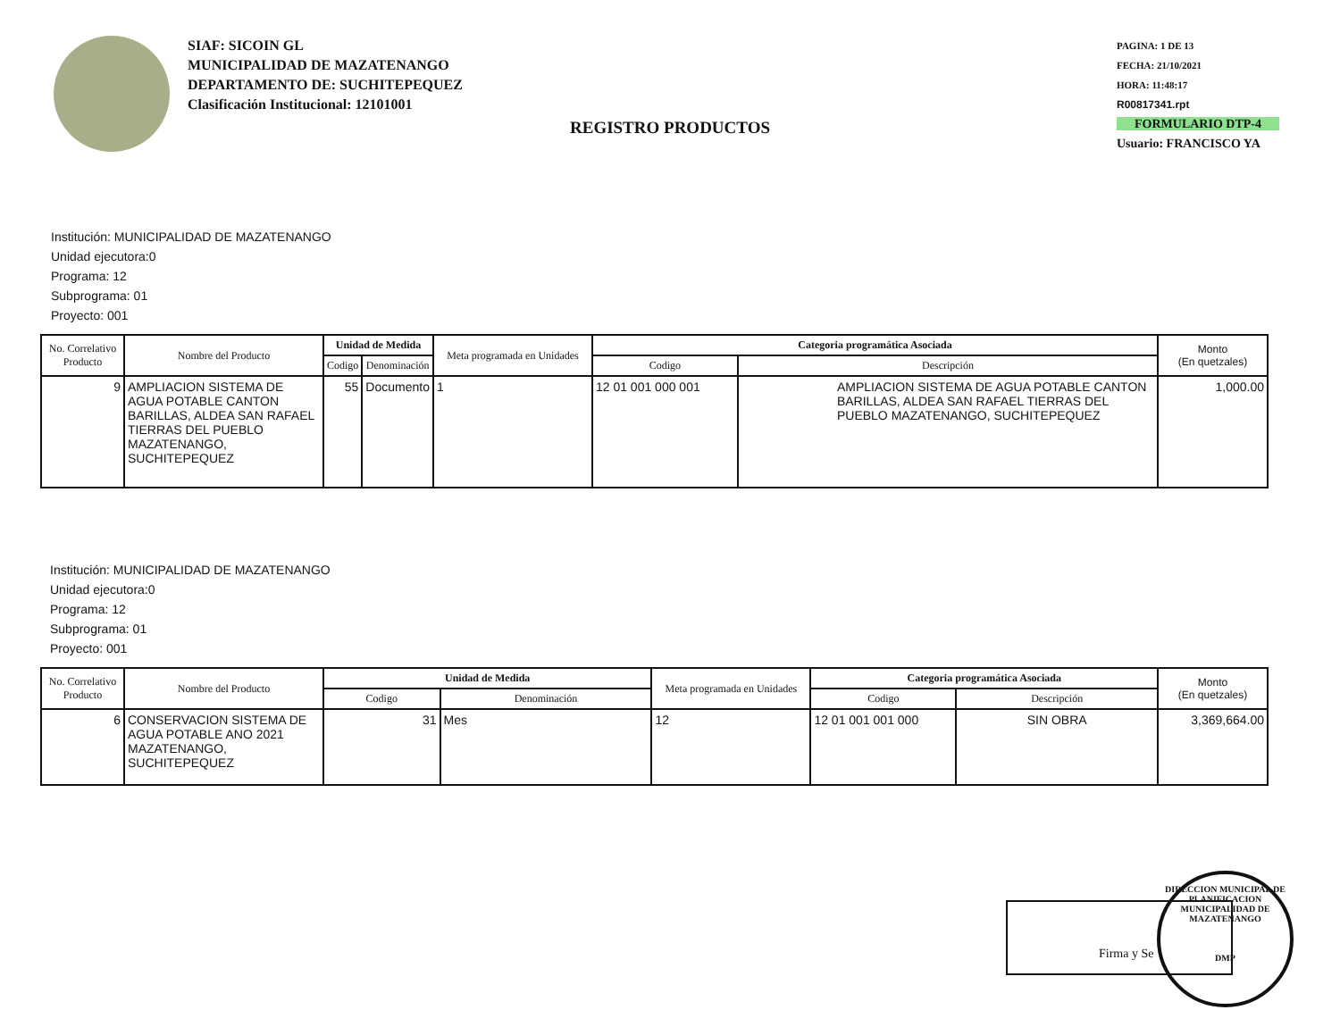SIAF: SICOIN GL
MUNICIPALIDAD DE MAZATENANGO
DEPARTAMENTO DE: SUCHITEPEQUEZ
Clasificación Institucional: 12101001
PAGINA: 1 DE 13
FECHA: 21/10/2021
HORA: 11:48:17
R00817341.rpt
FORMULARIO DTP-4
Usuario: FRANCISCO YA
REGISTRO PRODUCTOS
Institución: MUNICIPALIDAD DE MAZATENANGO
Unidad ejecutora:0
Programa: 12
Subprograma: 01
Proyecto: 001
| No. Correlativo Producto | Nombre del Producto | Unidad de Medida | | Meta programada en Unidades | Categoria programática Asociada | | Monto (En quetzales) |
| --- | --- | --- | --- | --- | --- | --- | --- |
| | | Codigo | Denominación | | Codigo | Descripción | |
| 9 | AMPLIACION SISTEMA DE AGUA POTABLE CANTON BARILLAS, ALDEA SAN RAFAEL TIERRAS DEL PUEBLO MAZATENANGO, SUCHITEPEQUEZ | 55 | Documento | 1 | 12 01 001 000 001 | AMPLIACION SISTEMA DE AGUA POTABLE CANTON BARILLAS, ALDEA SAN RAFAEL TIERRAS DEL PUEBLO MAZATENANGO, SUCHITEPEQUEZ | 1,000.00 |
Institución: MUNICIPALIDAD DE MAZATENANGO
Unidad ejecutora:0
Programa: 12
Subprograma: 01
Proyecto: 001
| No. Correlativo Producto | Nombre del Producto | Unidad de Medida | | Meta programada en Unidades | Categoria programática Asociada | | Monto (En quetzales) |
| --- | --- | --- | --- | --- | --- | --- | --- |
| | | Codigo | Denominación | | Codigo | Descripción | |
| 6 | CONSERVACION SISTEMA DE AGUA POTABLE ANO 2021 MAZATENANGO, SUCHITEPEQUEZ | 31 | Mes | 12 | 12 01 001 001 000 | SIN OBRA | 3,369,664.00 |
Firma y Se
DIRECCION MUNICIPAL DE PLANIFICACION
MUNICIPALIDAD DE MAZATENANGO
DMP